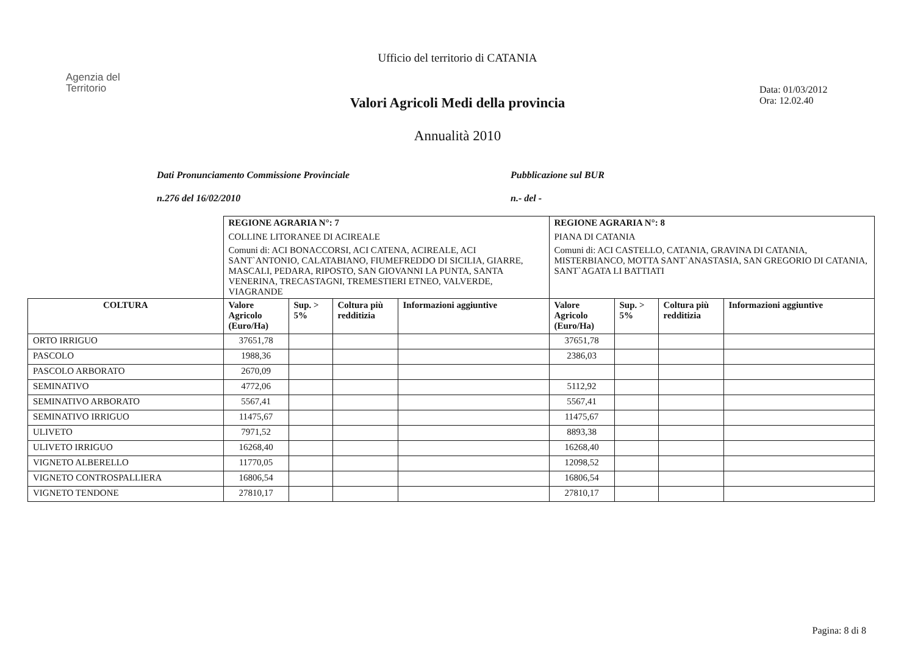Ufficio del territorio di CATANIA
Agenzia del
Territorio
Data: 01/03/2012
Ora: 12.02.40
Valori Agricoli Medi della provincia
Annualità 2010
Dati Pronunciamento Commissione Provinciale
n.276 del 16/02/2010
Pubblicazione sul BUR
n.- del -
| | REGIONE AGRARIA N°: 7 COLLINE LITORANEE DI ACIREALE Comuni di: ACI BONACCORSI, ACI CATENA, ACIREALE, ACI SANT`ANTONIO, CALATABIANO, FIUMEFREDDO DI SICILIA, GIARRE, MASCALI, PEDARA, RIPOSTO, SAN GIOVANNI LA PUNTA, SANTA VENERINA, TRECASTAGNI, TREMESTIERI ETNEO, VALVERDE, VIAGRANDE | | | | REGIONE AGRARIA N°: 8 PIANA DI CATANIA Comuni di: ACI CASTELLO, CATANIA, GRAVINA DI CATANIA, MISTERBIANCO, MOTTA SANT`ANASTASIA, SAN GREGORIO DI CATANIA, SANT`AGATA LI BATTIATI | | | |
| COLTURA | Valore Agricolo (Euro/Ha) | Sup. > 5% | Coltura più redditizia | Informazioni aggiuntive | Valore Agricolo (Euro/Ha) | Sup. > 5% | Coltura più redditizia | Informazioni aggiuntive |
| ORTO IRRIGUO | 37651,78 | | | | 37651,78 | | | |
| PASCOLO | 1988,36 | | | | 2386,03 | | | |
| PASCOLO ARBORATO | 2670,09 | | | | | | | |
| SEMINATIVO | 4772,06 | | | | 5112,92 | | | |
| SEMINATIVO ARBORATO | 5567,41 | | | | 5567,41 | | | |
| SEMINATIVO IRRIGUO | 11475,67 | | | | 11475,67 | | | |
| ULIVETO | 7971,52 | | | | 8893,38 | | | |
| ULIVETO IRRIGUO | 16268,40 | | | | 16268,40 | | | |
| VIGNETO ALBERELLO | 11770,05 | | | | 12098,52 | | | |
| VIGNETO CONTROSPALLIERA | 16806,54 | | | | 16806,54 | | | |
| VIGNETO TENDONE | 27810,17 | | | | 27810,17 | | | |
Pagina: 8 di 8